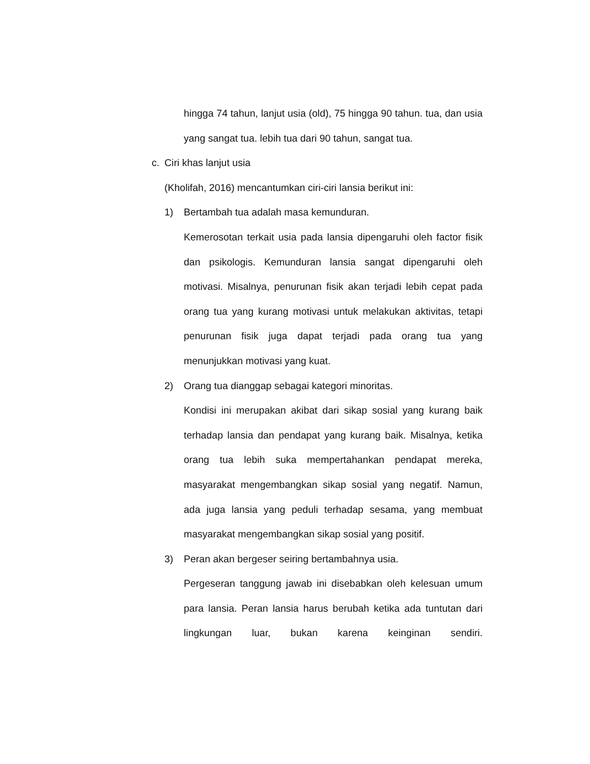hingga 74 tahun, lanjut usia (old), 75 hingga 90 tahun. tua, dan usia yang sangat tua. lebih tua dari 90 tahun, sangat tua.
c. Ciri khas lanjut usia
(Kholifah, 2016) mencantumkan ciri-ciri lansia berikut ini:
1) Bertambah tua adalah masa kemunduran.
Kemerosotan terkait usia pada lansia dipengaruhi oleh factor fisik dan psikologis. Kemunduran lansia sangat dipengaruhi oleh motivasi. Misalnya, penurunan fisik akan terjadi lebih cepat pada orang tua yang kurang motivasi untuk melakukan aktivitas, tetapi penurunan fisik juga dapat terjadi pada orang tua yang menunjukkan motivasi yang kuat.
2) Orang tua dianggap sebagai kategori minoritas.
Kondisi ini merupakan akibat dari sikap sosial yang kurang baik terhadap lansia dan pendapat yang kurang baik. Misalnya, ketika orang tua lebih suka mempertahankan pendapat mereka, masyarakat mengembangkan sikap sosial yang negatif. Namun, ada juga lansia yang peduli terhadap sesama, yang membuat masyarakat mengembangkan sikap sosial yang positif.
3) Peran akan bergeser seiring bertambahnya usia.
Pergeseran tanggung jawab ini disebabkan oleh kelesuan umum para lansia. Peran lansia harus berubah ketika ada tuntutan dari lingkungan luar, bukan karena keinginan sendiri.